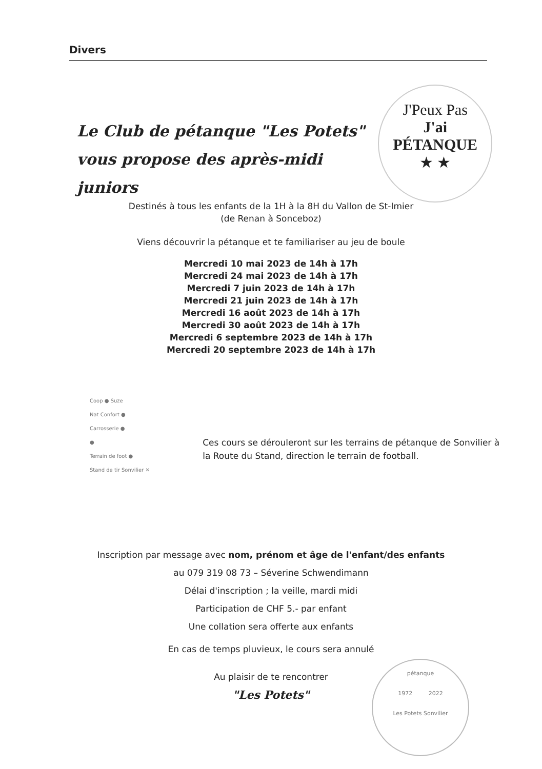Divers
Le Club de pétanque "Les Potets"
vous propose des après-midi juniors
J'Peux Pas
J'ai PÉTANQUE
★ ★
Destinés à tous les enfants de la 1H à la 8H du Vallon de St-Imier
(de Renan à Sonceboz)
Viens découvrir la pétanque et te familiariser au jeu de boule
Mercredi 10 mai 2023 de 14h à 17h
Mercredi 24 mai 2023 de 14h à 17h
Mercredi 7 juin 2023 de 14h à 17h
Mercredi 21 juin 2023 de 14h à 17h
Mercredi 16 août 2023 de 14h à 17h
Mercredi 30 août 2023 de 14h à 17h
Mercredi 6 septembre 2023 de 14h à 17h
Mercredi 20 septembre 2023 de 14h à 17h
Coop ● Suze
Nat Confort ●
Carrosserie ●
●
Terrain de foot ●
Stand de tir Sonvilier ✕
Ces cours se dérouleront sur les terrains de pétanque de Sonvilier à la Route du Stand, direction le terrain de football.
Inscription par message avec nom, prénom et âge de l'enfant/des enfants
au 079 319 08 73 – Séverine Schwendimann
Délai d'inscription ; la veille, mardi midi
Participation de CHF 5.- par enfant
Une collation sera offerte aux enfants
En cas de temps pluvieux, le cours sera annulé
Au plaisir de te rencontrer
"Les Potets"
pétanque
1972 2022
Les Potets Sonvilier